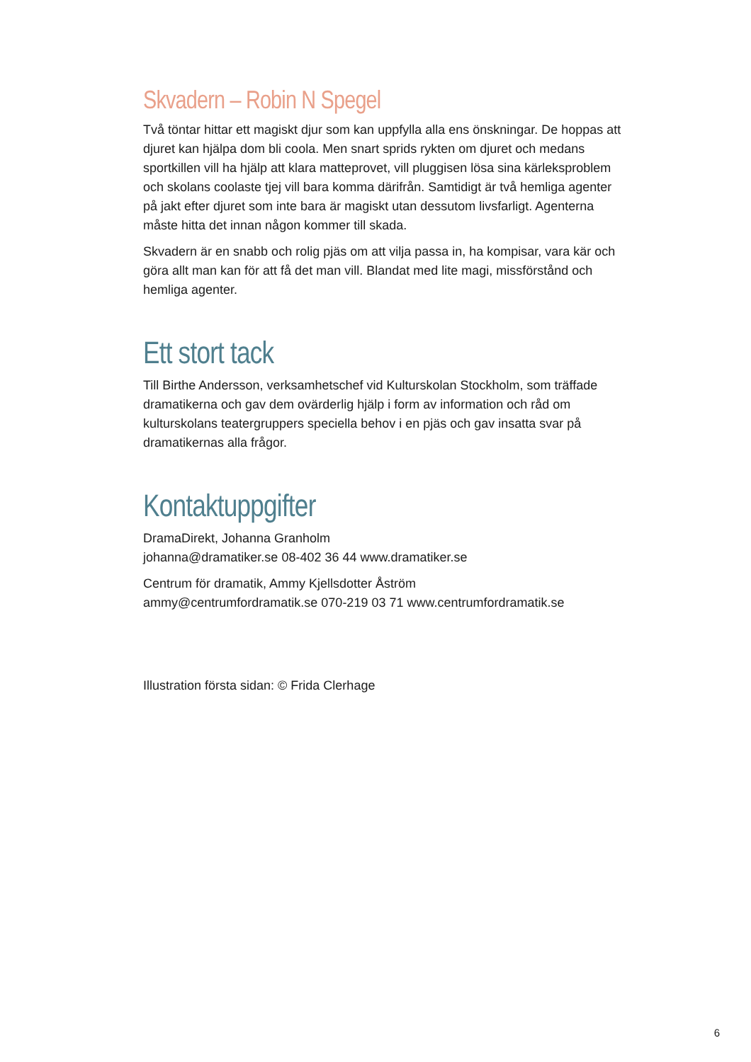Skvadern – Robin N Spegel
Två töntar hittar ett magiskt djur som kan uppfylla alla ens önskningar. De hoppas att djuret kan hjälpa dom bli coola. Men snart sprids rykten om djuret och medans sportkillen vill ha hjälp att klara matteprovet, vill pluggisen lösa sina kärleksproblem och skolans coolaste tjej vill bara komma därifrån. Samtidigt är två hemliga agenter på jakt efter djuret som inte bara är magiskt utan dessutom livsfarligt. Agenterna måste hitta det innan någon kommer till skada.
Skvadern är en snabb och rolig pjäs om att vilja passa in, ha kompisar, vara kär och göra allt man kan för att få det man vill. Blandat med lite magi, missförstånd och hemliga agenter.
Ett stort tack
Till Birthe Andersson, verksamhetschef vid Kulturskolan Stockholm, som träffade dramatikerna och gav dem ovärderlig hjälp i form av information och råd om kulturskolans teatergruppers speciella behov i en pjäs och gav insatta svar på dramatikernas alla frågor.
Kontaktuppgifter
DramaDirekt, Johanna Granholm
johanna@dramatiker.se 08-402 36 44 www.dramatiker.se
Centrum för dramatik, Ammy Kjellsdotter Åström
ammy@centrumfordramatik.se 070-219 03 71 www.centrumfordramatik.se
Illustration första sidan: © Frida Clerhage
6